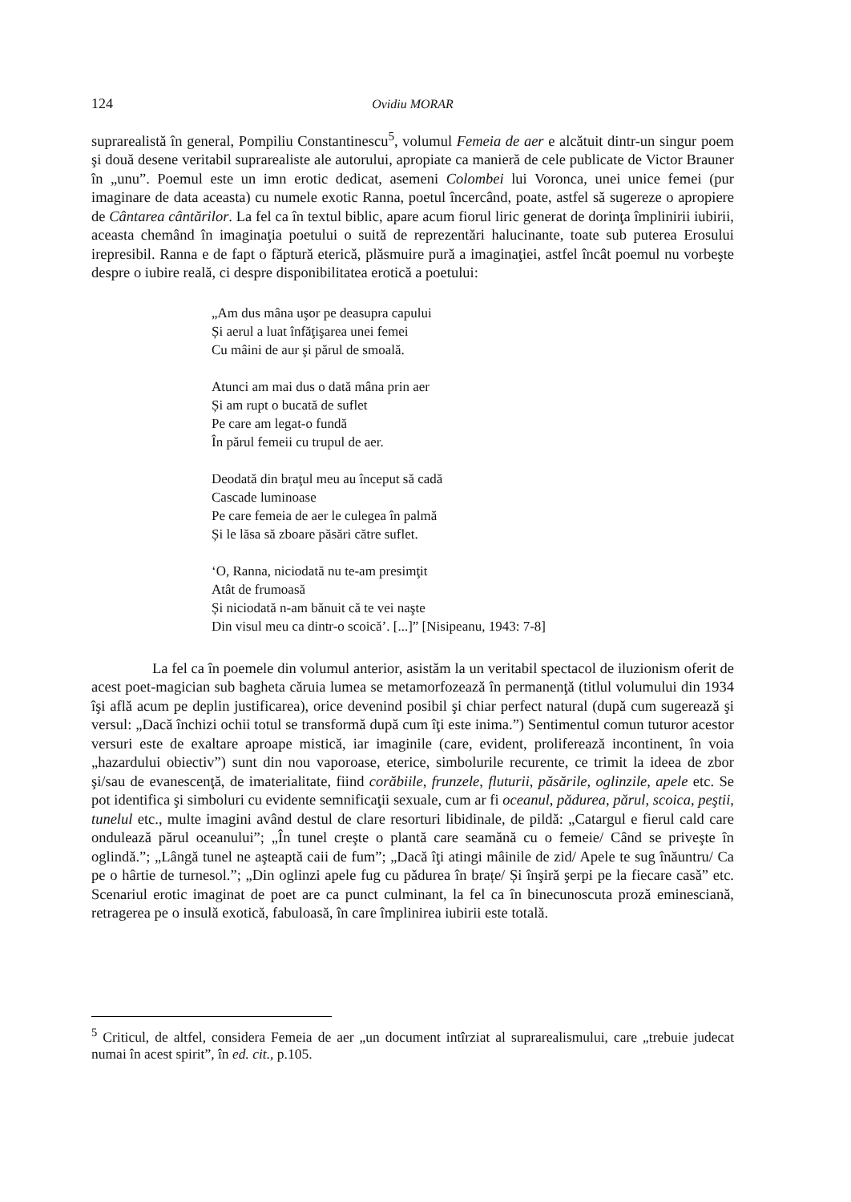124 Ovidiu MORAR
suprarealistă în general, Pompiliu Constantinescu<sup>5</sup>, volumul Femeia de aer e alcătuit dintr-un singur poem şi două desene veritabil suprarealiste ale autorului, apropiate ca manieră de cele publicate de Victor Brauner în „unu”. Poemul este un imn erotic dedicat, asemeni Colombei lui Voronca, unei unice femei (pur imaginare de data aceasta) cu numele exotic Ranna, poetul încercând, poate, astfel să sugereze o apropiere de Cântarea cântărilor. La fel ca în textul biblic, apare acum fiorul liric generat de dorinţa împlinirii iubirii, aceasta chemând în imaginaţia poetului o suită de reprezentări halucinante, toate sub puterea Erosului irepresibil. Ranna e de fapt o făptură eterică, plăsmuire pură a imaginaţiei, astfel încât poemul nu vorbeşte despre o iubire reală, ci despre disponibilitatea erotică a poetului:
„Am dus mâna uşor pe deasupra capului
Și aerul a luat înfăţişarea unei femei
Cu mâini de aur şi părul de smoală.
Atunci am mai dus o dată mâna prin aer
Și am rupt o bucată de suflet
Pe care am legat-o fundă
În părul femeii cu trupul de aer.
Deodată din braţul meu au început să cadă
Cascade luminoase
Pe care femeia de aer le culegea în palmă
Și le lăsa să zboare păsări către suflet.
‘O, Ranna, niciodată nu te-am presimţit
Atât de frumoasă
Și niciodată n-am bănuit că te vei naşte
Din visul meu ca dintr-o scoică’. [...]” [Nisipeanu, 1943: 7-8]
La fel ca în poemele din volumul anterior, asistăm la un veritabil spectacol de iluzionism oferit de acest poet-magician sub bagheta căruia lumea se metamorfozează în permanenţă (titlul volumului din 1934 îşi află acum pe deplin justificarea), orice devenind posibil şi chiar perfect natural (după cum sugerează şi versul: „Dacă închizi ochii totul se transformă după cum îţi este inima.”) Sentimentul comun tuturor acestor versuri este de exaltare aproape mistică, iar imaginile (care, evident, proliferează incontinent, în voia „hazardului obiectiv”) sunt din nou vaporoase, eterice, simbolurile recurente, ce trimit la ideea de zbor şi/sau de evanescenţă, de imaterialitate, fiind corăbiile, frunzele, fluturii, păsările, oglinzile, apele etc. Se pot identifica şi simboluri cu evidente semnificaţii sexuale, cum ar fi oceanul, pădurea, părul, scoica, peştii, tunelul etc., multe imagini având destul de clare resorturi libidinale, de pildă: „Catargul e fierul cald care ondulează părul oceanului”; „În tunel creşte o plantă care seamănă cu o femeie/ Când se priveşte în oglindă.”; „Lângă tunel ne aşteaptă caii de fum”; „Dacă îţi atingi mâinile de zid/ Apele te sug înăuntru/ Ca pe o hârtie de turnesol.”; „Din oglinzi apele fug cu pădurea în brațe/ Și înşiră şerpi pe la fiecare casă” etc. Scenariul erotic imaginat de poet are ca punct culminant, la fel ca în binecunoscuta proză eminesciană, retragerea pe o insulă exotică, fabuloasă, în care împlinirea iubirii este totală.
<sup>5</sup> Criticul, de altfel, considera Femeia de aer „un document intîrziat al suprarealismului, care „trebuie judecat numai în acest spirit”, în ed. cit., p.105.